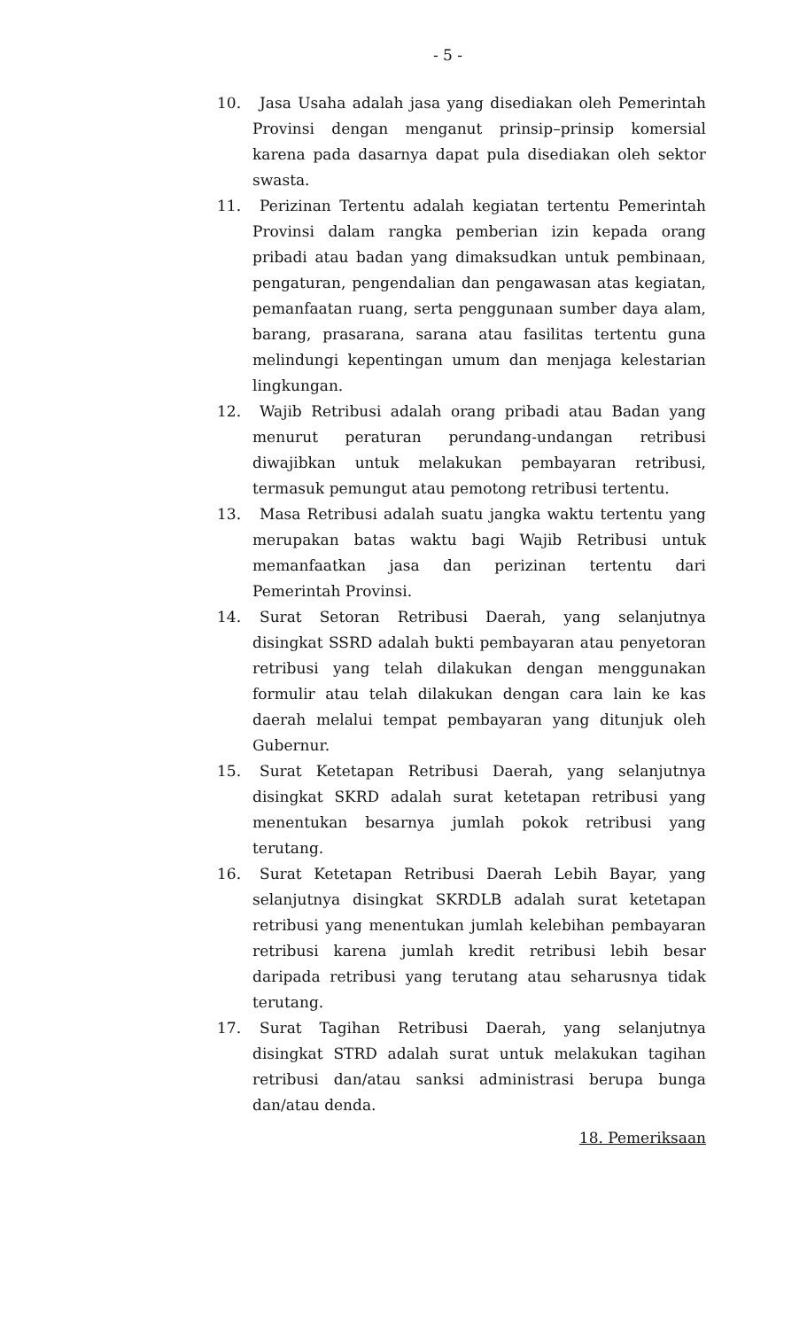- 5 -
10. Jasa Usaha adalah jasa yang disediakan oleh Pemerintah Provinsi dengan menganut prinsip–prinsip komersial karena pada dasarnya dapat pula disediakan oleh sektor swasta.
11. Perizinan Tertentu adalah kegiatan tertentu Pemerintah Provinsi dalam rangka pemberian izin kepada orang pribadi atau badan yang dimaksudkan untuk pembinaan, pengaturan, pengendalian dan pengawasan atas kegiatan, pemanfaatan ruang, serta penggunaan sumber daya alam, barang, prasarana, sarana atau fasilitas tertentu guna melindungi kepentingan umum dan menjaga kelestarian lingkungan.
12. Wajib Retribusi adalah orang pribadi atau Badan yang menurut peraturan perundang-undangan retribusi diwajibkan untuk melakukan pembayaran retribusi, termasuk pemungut atau pemotong retribusi tertentu.
13. Masa Retribusi adalah suatu jangka waktu tertentu yang merupakan batas waktu bagi Wajib Retribusi untuk memanfaatkan jasa dan perizinan tertentu dari Pemerintah Provinsi.
14. Surat Setoran Retribusi Daerah, yang selanjutnya disingkat SSRD adalah bukti pembayaran atau penyetoran retribusi yang telah dilakukan dengan menggunakan formulir atau telah dilakukan dengan cara lain ke kas daerah melalui tempat pembayaran yang ditunjuk oleh Gubernur.
15. Surat Ketetapan Retribusi Daerah, yang selanjutnya disingkat SKRD adalah surat ketetapan retribusi yang menentukan besarnya jumlah pokok retribusi yang terutang.
16. Surat Ketetapan Retribusi Daerah Lebih Bayar, yang selanjutnya disingkat SKRDLB adalah surat ketetapan retribusi yang menentukan jumlah kelebihan pembayaran retribusi karena jumlah kredit retribusi lebih besar daripada retribusi yang terutang atau seharusnya tidak terutang.
17. Surat Tagihan Retribusi Daerah, yang selanjutnya disingkat STRD adalah surat untuk melakukan tagihan retribusi dan/atau sanksi administrasi berupa bunga dan/atau denda.
18. Pemeriksaan